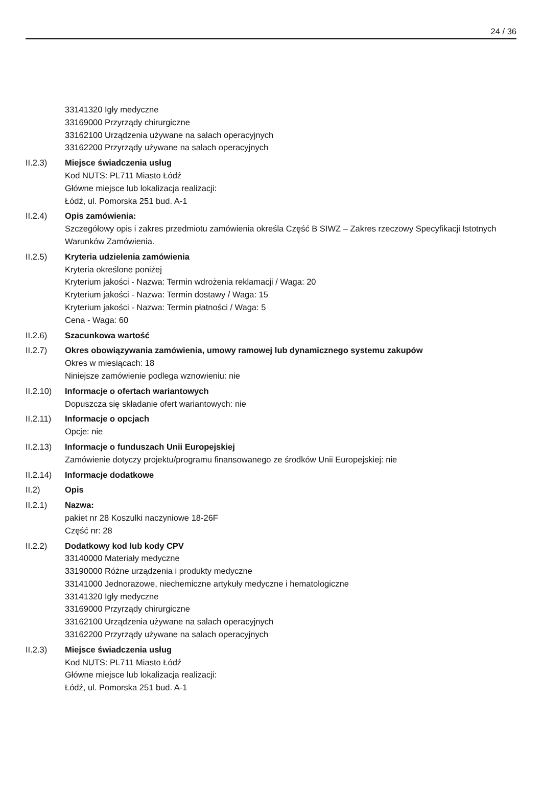24 / 36
33141320 Igły medyczne
33169000 Przyrządy chirurgiczne
33162100 Urządzenia używane na salach operacyjnych
33162200 Przyrządy używane na salach operacyjnych
II.2.3) Miejsce świadczenia usług
Kod NUTS: PL711 Miasto Łódź
Główne miejsce lub lokalizacja realizacji:
Łódź, ul. Pomorska 251 bud. A-1
II.2.4) Opis zamówienia:
Szczegółowy opis i zakres przedmiotu zamówienia określa Część B SIWZ – Zakres rzeczowy Specyfikacji Istotnych Warunków Zamówienia.
II.2.5) Kryteria udzielenia zamówienia
Kryteria określone poniżej
Kryterium jakości - Nazwa: Termin wdrożenia reklamacji / Waga: 20
Kryterium jakości - Nazwa: Termin dostawy / Waga: 15
Kryterium jakości - Nazwa: Termin płatności / Waga: 5
Cena - Waga: 60
II.2.6) Szacunkowa wartość
II.2.7) Okres obowiązywania zamówienia, umowy ramowej lub dynamicznego systemu zakupów
Okres w miesiącach: 18
Niniejsze zamówienie podlega wznowieniu: nie
II.2.10)
Informacje o ofertach wariantowych
Dopuszcza się składanie ofert wariantowych: nie
II.2.11)
Informacje o opcjach
Opcje: nie
II.2.13)
Informacje o funduszach Unii Europejskiej
Zamówienie dotyczy projektu/programu finansowanego ze środków Unii Europejskiej: nie
II.2.14)
Informacje dodatkowe
II.2) Opis
II.2.1) Nazwa:
pakiet nr 28 Koszulki naczyniowe 18-26F
Część nr: 28
II.2.2) Dodatkowy kod lub kody CPV
33140000 Materiały medyczne
33190000 Różne urządzenia i produkty medyczne
33141000 Jednorazowe, niechemiczne artykuły medyczne i hematologiczne
33141320 Igły medyczne
33169000 Przyrządy chirurgiczne
33162100 Urządzenia używane na salach operacyjnych
33162200 Przyrządy używane na salach operacyjnych
II.2.3) Miejsce świadczenia usług
Kod NUTS: PL711 Miasto Łódź
Główne miejsce lub lokalizacja realizacji:
Łódź, ul. Pomorska 251 bud. A-1